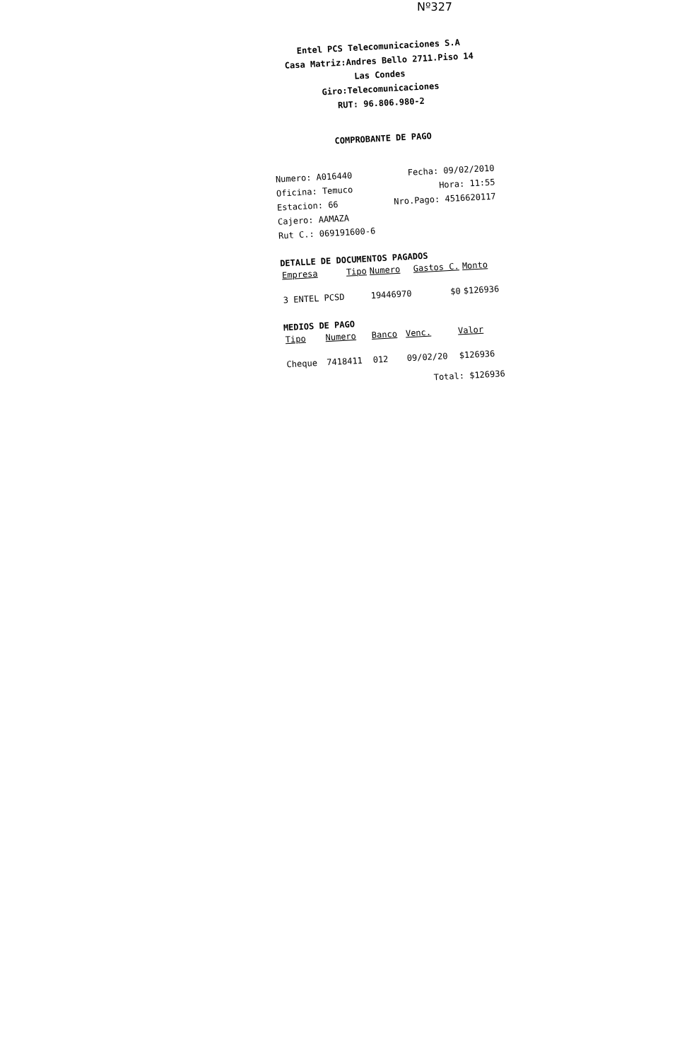Nº327
Entel PCS Telecomunicaciones S.A
Casa Matriz:Andres Bello 2711.Piso 14
Las Condes
Giro:Telecomunicaciones
RUT: 96.806.980-2
COMPROBANTE DE PAGO
Numero: A016440
Oficina: Temuco
Estacion: 66
Cajero: AAMAZA
Rut C.: 069191600-6
Fecha: 09/02/2010
Hora: 11:55
Nro.Pago: 4516620117
DETALLE DE DOCUMENTOS PAGADOS
| Empresa | Tipo | Numero | Gastos C. | Monto |
| --- | --- | --- | --- | --- |
| 3 ENTEL PCSD | | 19446970 | $0 | $126936 |
MEDIOS DE PAGO
| Tipo | Numero | Banco | Venc. | Valor |
| --- | --- | --- | --- | --- |
| Cheque | 7418411 | 012 | 09/02/20 | $126936 |
Total: $126936